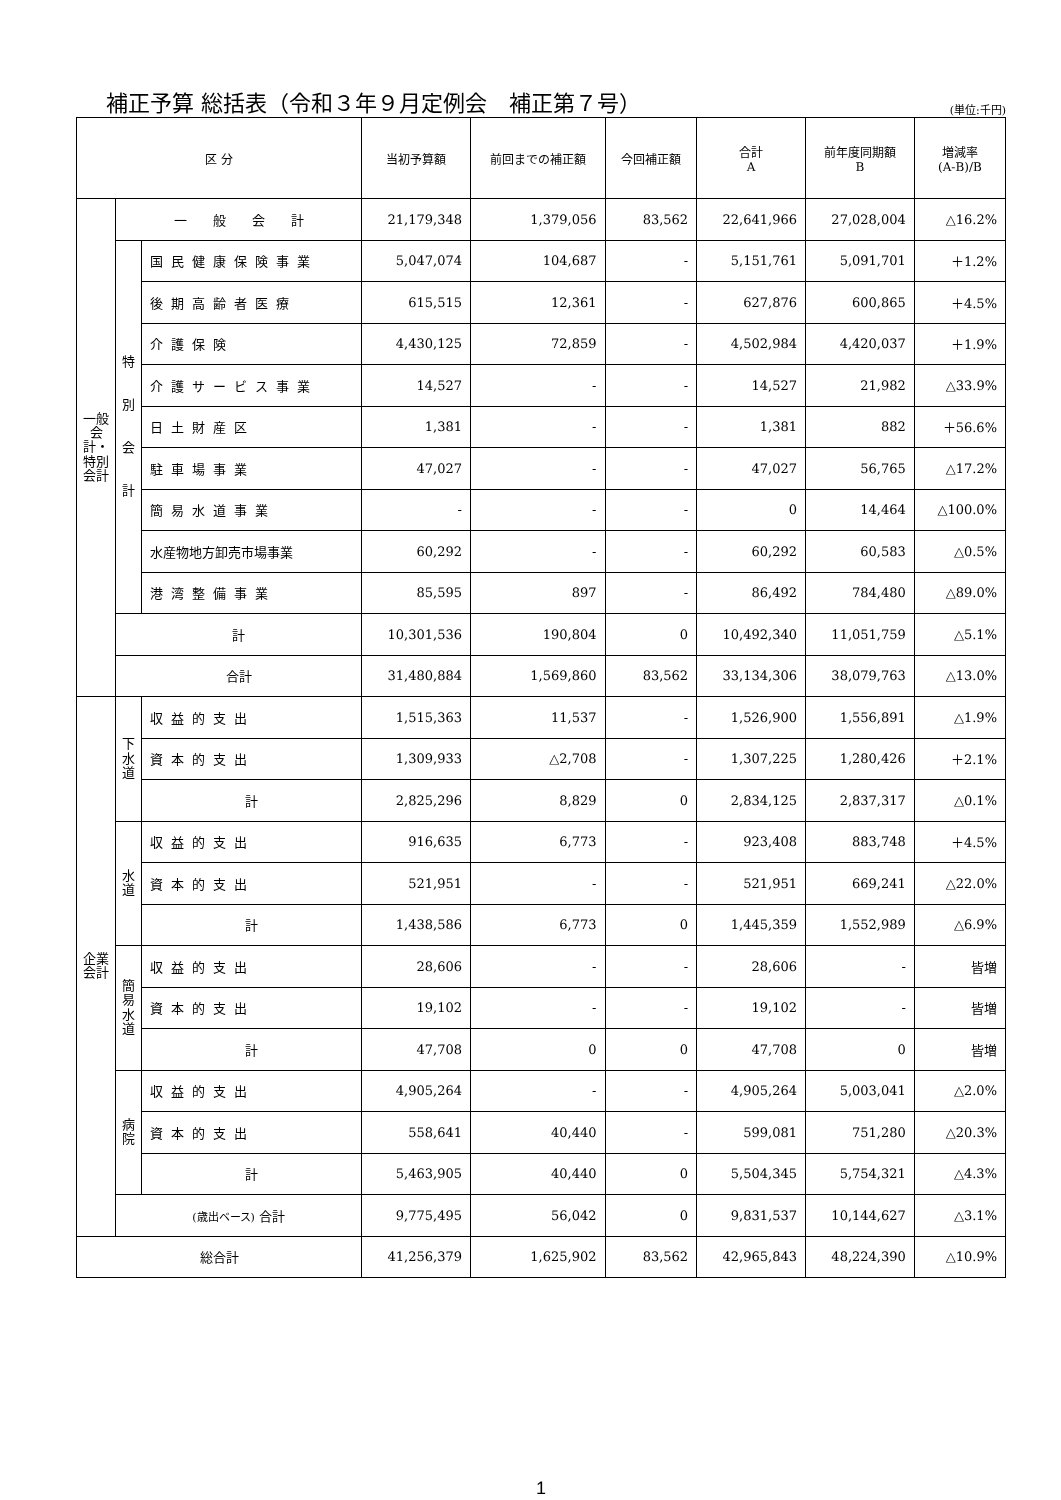補正予算 総括表（令和３年９月定例会　補正第７号）
(単位:千円)
| 区 分 | | | 当初予算額 | 前回までの補正額 | 今回補正額 | 合計 A | 前年度同期額 B | 増減率 (A-B)/B |
| --- | --- | --- | --- | --- | --- | --- | --- | --- |
| 一般会計・特別会計 | 一 般 会 計 | | 21,179,348 | 1,379,056 | 83,562 | 22,641,966 | 27,028,004 | △16.2% |
| | 特 別 会 計 | 国民健康保険事業 | 5,047,074 | 104,687 | - | 5,151,761 | 5,091,701 | ＋1.2% |
| | | 後期高齢者医療 | 615,515 | 12,361 | - | 627,876 | 600,865 | ＋4.5% |
| | | 介護保険 | 4,430,125 | 72,859 | - | 4,502,984 | 4,420,037 | ＋1.9% |
| | | 介護サービス事業 | 14,527 | - | - | 14,527 | 21,982 | △33.9% |
| | | 日土財産区 | 1,381 | - | - | 1,381 | 882 | ＋56.6% |
| | | 駐車場事業 | 47,027 | - | - | 47,027 | 56,765 | △17.2% |
| | | 簡易水道事業 | - | - | - | 0 | 14,464 | △100.0% |
| | | 水産物地方卸売市場事業 | 60,292 | - | - | 60,292 | 60,583 | △0.5% |
| | | 港湾整備事業 | 85,595 | 897 | - | 86,492 | 784,480 | △89.0% |
| | 計 | | 10,301,536 | 190,804 | 0 | 10,492,340 | 11,051,759 | △5.1% |
| | 合計 | | 31,480,884 | 1,569,860 | 83,562 | 33,134,306 | 38,079,763 | △13.0% |
| 企業会計 | 下水道 | 収益的支出 | 1,515,363 | 11,537 | - | 1,526,900 | 1,556,891 | △1.9% |
| | | 資本的支出 | 1,309,933 | △2,708 | - | 1,307,225 | 1,280,426 | ＋2.1% |
| | | 計 | 2,825,296 | 8,829 | 0 | 2,834,125 | 2,837,317 | △0.1% |
| | 水道 | 収益的支出 | 916,635 | 6,773 | - | 923,408 | 883,748 | ＋4.5% |
| | | 資本的支出 | 521,951 | - | - | 521,951 | 669,241 | △22.0% |
| | | 計 | 1,438,586 | 6,773 | 0 | 1,445,359 | 1,552,989 | △6.9% |
| | 簡易水道 | 収益的支出 | 28,606 | - | - | 28,606 | - | 皆増 |
| | | 資本的支出 | 19,102 | - | - | 19,102 | - | 皆増 |
| | | 計 | 47,708 | 0 | 0 | 47,708 | 0 | 皆増 |
| | 病院 | 収益的支出 | 4,905,264 | - | - | 4,905,264 | 5,003,041 | △2.0% |
| | | 資本的支出 | 558,641 | 40,440 | - | 599,081 | 751,280 | △20.3% |
| | | 計 | 5,463,905 | 40,440 | 0 | 5,504,345 | 5,754,321 | △4.3% |
| | (歳出ベース) 合計 | | 9,775,495 | 56,042 | 0 | 9,831,537 | 10,144,627 | △3.1% |
| 総合計 | | | 41,256,379 | 1,625,902 | 83,562 | 42,965,843 | 48,224,390 | △10.9% |
1